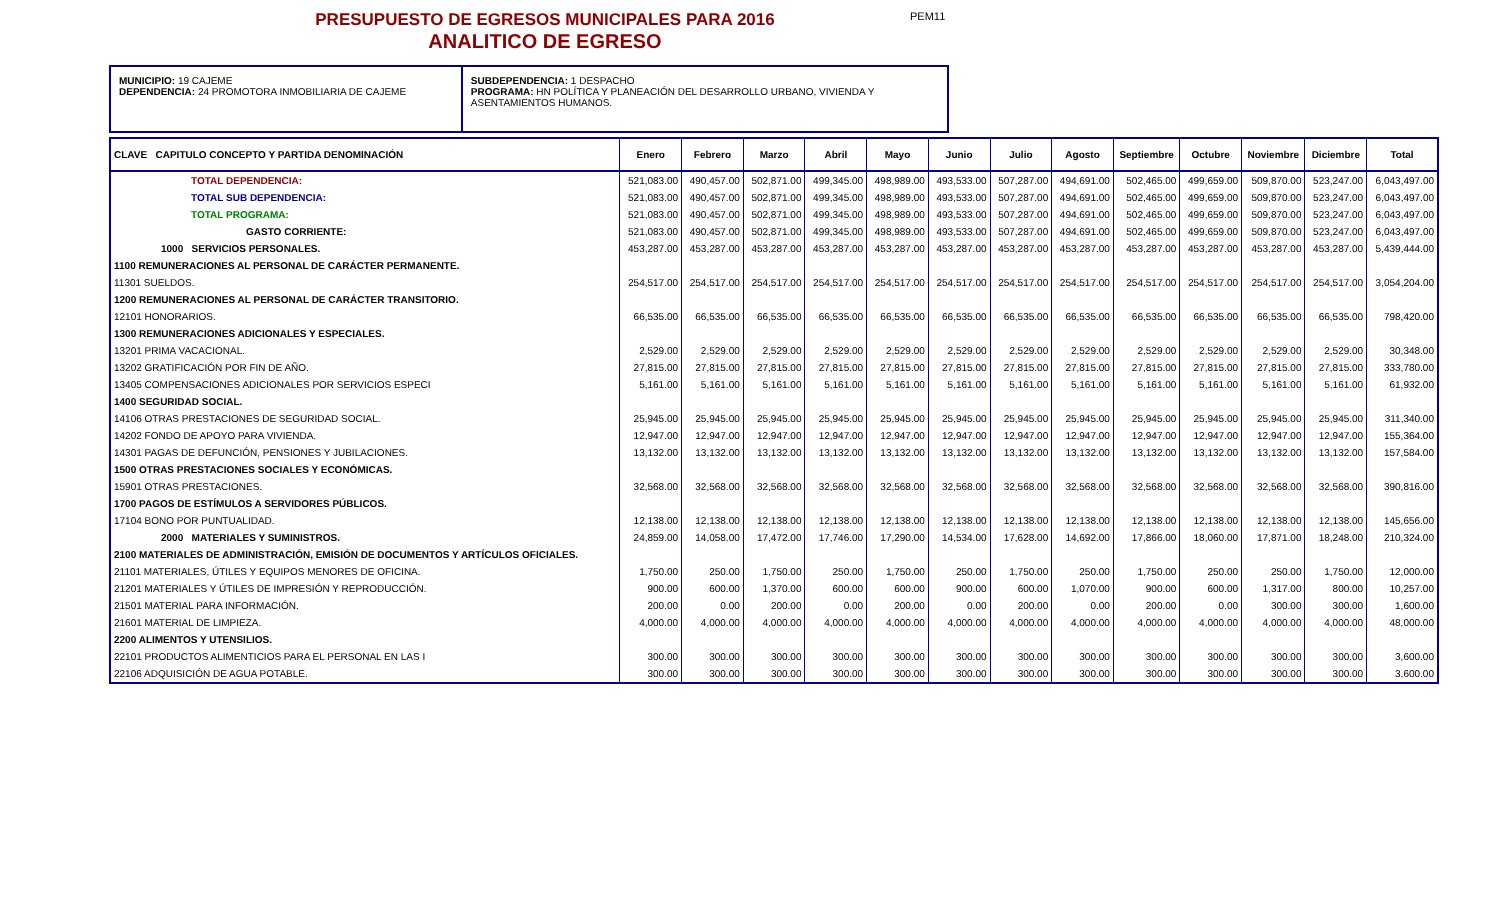PEM11
PRESUPUESTO DE EGRESOS MUNICIPALES PARA 2016
ANALITICO DE EGRESO
MUNICIPIO: 19 CAJEME
DEPENDENCIA: 24 PROMOTORA INMOBILIARIA DE CAJEME
SUBDEPENDENCIA: 1 DESPACHO
PROGRAMA: HN POLÍTICA Y PLANEACIÓN DEL DESARROLLO URBANO, VIVIENDA Y ASENTAMIENTOS HUMANOS.
| CLAVE CAPITULO CONCEPTO Y PARTIDA DENOMINACIÓN | Enero | Febrero | Marzo | Abril | Mayo | Junio | Julio | Agosto | Septiembre | Octubre | Noviembre | Diciembre | Total |
| --- | --- | --- | --- | --- | --- | --- | --- | --- | --- | --- | --- | --- | --- |
| TOTAL DEPENDENCIA: | 521,083.00 | 490,457.00 | 502,871.00 | 499,345.00 | 498,989.00 | 493,533.00 | 507,287.00 | 494,691.00 | 502,465.00 | 499,659.00 | 509,870.00 | 523,247.00 | 6,043,497.00 |
| TOTAL SUB DEPENDENCIA: | 521,083.00 | 490,457.00 | 502,871.00 | 499,345.00 | 498,989.00 | 493,533.00 | 507,287.00 | 494,691.00 | 502,465.00 | 499,659.00 | 509,870.00 | 523,247.00 | 6,043,497.00 |
| TOTAL PROGRAMA: | 521,083.00 | 490,457.00 | 502,871.00 | 499,345.00 | 498,989.00 | 493,533.00 | 507,287.00 | 494,691.00 | 502,465.00 | 499,659.00 | 509,870.00 | 523,247.00 | 6,043,497.00 |
| GASTO CORRIENTE: | 521,083.00 | 490,457.00 | 502,871.00 | 499,345.00 | 498,989.00 | 493,533.00 | 507,287.00 | 494,691.00 | 502,465.00 | 499,659.00 | 509,870.00 | 523,247.00 | 6,043,497.00 |
| 1000 SERVICIOS PERSONALES. | 453,287.00 | 453,287.00 | 453,287.00 | 453,287.00 | 453,287.00 | 453,287.00 | 453,287.00 | 453,287.00 | 453,287.00 | 453,287.00 | 453,287.00 | 453,287.00 | 5,439,444.00 |
| 1100 REMUNERACIONES AL PERSONAL DE CARÁCTER PERMANENTE. | | | | | | | | | | | | | |
| 11301 SUELDOS. | 254,517.00 | 254,517.00 | 254,517.00 | 254,517.00 | 254,517.00 | 254,517.00 | 254,517.00 | 254,517.00 | 254,517.00 | 254,517.00 | 254,517.00 | 254,517.00 | 3,054,204.00 |
| 1200 REMUNERACIONES AL PERSONAL DE CARÁCTER TRANSITORIO. | | | | | | | | | | | | | |
| 12101 HONORARIOS. | 66,535.00 | 66,535.00 | 66,535.00 | 66,535.00 | 66,535.00 | 66,535.00 | 66,535.00 | 66,535.00 | 66,535.00 | 66,535.00 | 66,535.00 | 66,535.00 | 798,420.00 |
| 1300 REMUNERACIONES ADICIONALES Y ESPECIALES. | | | | | | | | | | | | | |
| 13201 PRIMA VACACIONAL. | 2,529.00 | 2,529.00 | 2,529.00 | 2,529.00 | 2,529.00 | 2,529.00 | 2,529.00 | 2,529.00 | 2,529.00 | 2,529.00 | 2,529.00 | 2,529.00 | 30,348.00 |
| 13202 GRATIFICACIÓN POR FIN DE AÑO. | 27,815.00 | 27,815.00 | 27,815.00 | 27,815.00 | 27,815.00 | 27,815.00 | 27,815.00 | 27,815.00 | 27,815.00 | 27,815.00 | 27,815.00 | 27,815.00 | 333,780.00 |
| 13405 COMPENSACIONES ADICIONALES POR SERVICIOS ESPECI | 5,161.00 | 5,161.00 | 5,161.00 | 5,161.00 | 5,161.00 | 5,161.00 | 5,161.00 | 5,161.00 | 5,161.00 | 5,161.00 | 5,161.00 | 5,161.00 | 61,932.00 |
| 1400 SEGURIDAD SOCIAL. | | | | | | | | | | | | | |
| 14106 OTRAS PRESTACIONES DE SEGURIDAD SOCIAL. | 25,945.00 | 25,945.00 | 25,945.00 | 25,945.00 | 25,945.00 | 25,945.00 | 25,945.00 | 25,945.00 | 25,945.00 | 25,945.00 | 25,945.00 | 25,945.00 | 311,340.00 |
| 14202 FONDO DE APOYO PARA VIVIENDA. | 12,947.00 | 12,947.00 | 12,947.00 | 12,947.00 | 12,947.00 | 12,947.00 | 12,947.00 | 12,947.00 | 12,947.00 | 12,947.00 | 12,947.00 | 12,947.00 | 155,364.00 |
| 14301 PAGAS DE DEFUNCIÓN, PENSIONES Y JUBILACIONES. | 13,132.00 | 13,132.00 | 13,132.00 | 13,132.00 | 13,132.00 | 13,132.00 | 13,132.00 | 13,132.00 | 13,132.00 | 13,132.00 | 13,132.00 | 13,132.00 | 157,584.00 |
| 1500 OTRAS PRESTACIONES SOCIALES Y ECONÓMICAS. | | | | | | | | | | | | | |
| 15901 OTRAS PRESTACIONES. | 32,568.00 | 32,568.00 | 32,568.00 | 32,568.00 | 32,568.00 | 32,568.00 | 32,568.00 | 32,568.00 | 32,568.00 | 32,568.00 | 32,568.00 | 32,568.00 | 390,816.00 |
| 1700 PAGOS DE ESTÍMULOS A SERVIDORES PÚBLICOS. | | | | | | | | | | | | | |
| 17104 BONO POR PUNTUALIDAD. | 12,138.00 | 12,138.00 | 12,138.00 | 12,138.00 | 12,138.00 | 12,138.00 | 12,138.00 | 12,138.00 | 12,138.00 | 12,138.00 | 12,138.00 | 12,138.00 | 145,656.00 |
| 2000 MATERIALES Y SUMINISTROS. | 24,859.00 | 14,058.00 | 17,472.00 | 17,746.00 | 17,290.00 | 14,534.00 | 17,628.00 | 14,692.00 | 17,866.00 | 18,060.00 | 17,871.00 | 18,248.00 | 210,324.00 |
| 2100 MATERIALES DE ADMINISTRACIÓN, EMISIÓN DE DOCUMENTOS Y ARTÍCULOS OFICIALES. | | | | | | | | | | | | | |
| 21101 MATERIALES, ÚTILES Y EQUIPOS MENORES DE OFICINA. | 1,750.00 | 250.00 | 1,750.00 | 250.00 | 1,750.00 | 250.00 | 1,750.00 | 250.00 | 1,750.00 | 250.00 | 250.00 | 1,750.00 | 12,000.00 |
| 21201 MATERIALES Y ÚTILES DE IMPRESIÓN Y REPRODUCCIÓN. | 900.00 | 600.00 | 1,370.00 | 600.00 | 600.00 | 900.00 | 600.00 | 1,070.00 | 900.00 | 600.00 | 1,317.00 | 800.00 | 10,257.00 |
| 21501 MATERIAL PARA INFORMACIÓN. | 200.00 | 0.00 | 200.00 | 0.00 | 200.00 | 0.00 | 200.00 | 0.00 | 200.00 | 0.00 | 300.00 | 300.00 | 1,600.00 |
| 21601 MATERIAL DE LIMPIEZA. | 4,000.00 | 4,000.00 | 4,000.00 | 4,000.00 | 4,000.00 | 4,000.00 | 4,000.00 | 4,000.00 | 4,000.00 | 4,000.00 | 4,000.00 | 4,000.00 | 48,000.00 |
| 2200 ALIMENTOS Y UTENSILIOS. | | | | | | | | | | | | | |
| 22101 PRODUCTOS ALIMENTICIOS PARA EL PERSONAL EN LAS I | 300.00 | 300.00 | 300.00 | 300.00 | 300.00 | 300.00 | 300.00 | 300.00 | 300.00 | 300.00 | 300.00 | 300.00 | 3,600.00 |
| 22106 ADQUISICIÓN DE AGUA POTABLE. | 300.00 | 300.00 | 300.00 | 300.00 | 300.00 | 300.00 | 300.00 | 300.00 | 300.00 | 300.00 | 300.00 | 300.00 | 3,600.00 |